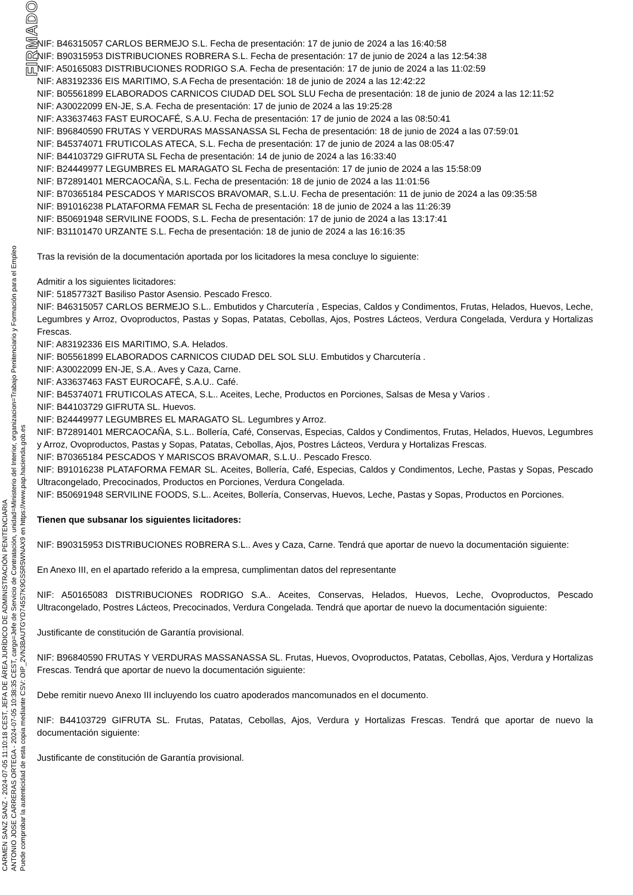CARMEN SANZ SANZ - 2024-07-05 11:10:18 CEST, JEFA DE ÁREA JURÍDICO DE ADMINISTRACIÓN PENITENCIARIA
ANTONIO JOSE CARRERAS ORTEGA - 2024-07-05 10:38:35 CEST, cargo=Jefe de Servicio de Contratación, unidad=Ministerio del Interior, organizacion=Trabajo Penitenciario y Formación para el Empleo
Puede comprobar la autenticidad de esta copia mediante CSV: OIP_2VN3BAUTGYD745S7K9GS5R5WNAX9 en https://www.pap.hacienda.gob.es
FIRMADO
NIF: B46315057 CARLOS BERMEJO S.L. Fecha de presentación: 17 de junio de 2024 a las 16:40:58
NIF: B90315953 DISTRIBUCIONES ROBRERA S.L. Fecha de presentación: 17 de junio de 2024 a las 12:54:38
NIF: A50165083 DISTRIBUCIONES RODRIGO S.A. Fecha de presentación: 17 de junio de 2024 a las 11:02:59
NIF: A83192336 EIS MARITIMO, S.A Fecha de presentación: 18 de junio de 2024 a las 12:42:22
NIF: B05561899 ELABORADOS CARNICOS CIUDAD DEL SOL SLU Fecha de presentación: 18 de junio de 2024 a las 12:11:52
NIF: A30022099 EN-JE, S.A. Fecha de presentación: 17 de junio de 2024 a las 19:25:28
NIF: A33637463 FAST EUROCAFÉ, S.A.U. Fecha de presentación: 17 de junio de 2024 a las 08:50:41
NIF: B96840590 FRUTAS Y VERDURAS MASSANASSA SL Fecha de presentación: 18 de junio de 2024 a las 07:59:01
NIF: B45374071 FRUTICOLAS ATECA, S.L. Fecha de presentación: 17 de junio de 2024 a las 08:05:47
NIF: B44103729 GIFRUTA SL Fecha de presentación: 14 de junio de 2024 a las 16:33:40
NIF: B24449977 LEGUMBRES EL MARAGATO SL Fecha de presentación: 17 de junio de 2024 a las 15:58:09
NIF: B72891401 MERCAOCAÑA, S.L. Fecha de presentación: 18 de junio de 2024 a las 11:01:56
NIF: B70365184 PESCADOS Y MARISCOS BRAVOMAR, S.L.U. Fecha de presentación: 11 de junio de 2024 a las 09:35:58
NIF: B91016238 PLATAFORMA FEMAR SL Fecha de presentación: 18 de junio de 2024 a las 11:26:39
NIF: B50691948 SERVILINE FOODS, S.L. Fecha de presentación: 17 de junio de 2024 a las 13:17:41
NIF: B31101470 URZANTE S.L. Fecha de presentación: 18 de junio de 2024 a las 16:16:35
Tras la revisión de la documentación aportada por los licitadores la mesa concluye lo siguiente:
Admitir a los siguientes licitadores:
NIF: 51857732T Basiliso Pastor Asensio. Pescado Fresco.
NIF: B46315057 CARLOS BERMEJO S.L.. Embutidos y Charcutería , Especias, Caldos y Condimentos, Frutas, Helados, Huevos, Leche, Legumbres y Arroz, Ovoproductos, Pastas y Sopas, Patatas, Cebollas, Ajos, Postres Lácteos, Verdura Congelada, Verdura y Hortalizas Frescas.
NIF: A83192336 EIS MARITIMO, S.A. Helados.
NIF: B05561899 ELABORADOS CARNICOS CIUDAD DEL SOL SLU. Embutidos y Charcutería .
NIF: A30022099 EN-JE, S.A.. Aves y Caza, Carne.
NIF: A33637463 FAST EUROCAFÉ, S.A.U.. Café.
NIF: B45374071 FRUTICOLAS ATECA, S.L.. Aceites, Leche, Productos en Porciones, Salsas de Mesa y Varios .
NIF: B44103729 GIFRUTA SL. Huevos.
NIF: B24449977 LEGUMBRES EL MARAGATO SL. Legumbres y Arroz.
NIF: B72891401 MERCAOCAÑA, S.L.. Bollería, Café, Conservas, Especias, Caldos y Condimentos, Frutas, Helados, Huevos, Legumbres y Arroz, Ovoproductos, Pastas y Sopas, Patatas, Cebollas, Ajos, Postres Lácteos, Verdura y Hortalizas Frescas.
NIF: B70365184 PESCADOS Y MARISCOS BRAVOMAR, S.L.U.. Pescado Fresco.
NIF: B91016238 PLATAFORMA FEMAR SL. Aceites, Bollería, Café, Especias, Caldos y Condimentos, Leche, Pastas y Sopas, Pescado Ultracongelado, Precocinados, Productos en Porciones, Verdura Congelada.
NIF: B50691948 SERVILINE FOODS, S.L.. Aceites, Bollería, Conservas, Huevos, Leche, Pastas y Sopas, Productos en Porciones.
Tienen que subsanar los siguientes licitadores:
NIF: B90315953 DISTRIBUCIONES ROBRERA S.L.. Aves y Caza, Carne. Tendrá que aportar de nuevo la documentación siguiente:
En Anexo III, en el apartado referido a la empresa, cumplimentan datos del representante
NIF: A50165083 DISTRIBUCIONES RODRIGO S.A.. Aceites, Conservas, Helados, Huevos, Leche, Ovoproductos, Pescado Ultracongelado, Postres Lácteos, Precocinados, Verdura Congelada. Tendrá que aportar de nuevo la documentación siguiente:
Justificante de constitución de Garantía provisional.
NIF: B96840590 FRUTAS Y VERDURAS MASSANASSA SL. Frutas, Huevos, Ovoproductos, Patatas, Cebollas, Ajos, Verdura y Hortalizas Frescas. Tendrá que aportar de nuevo la documentación siguiente:
Debe remitir nuevo Anexo III incluyendo los cuatro apoderados mancomunados en el documento.
NIF: B44103729 GIFRUTA SL. Frutas, Patatas, Cebollas, Ajos, Verdura y Hortalizas Frescas. Tendrá que aportar de nuevo la documentación siguiente:
Justificante de constitución de Garantía provisional.